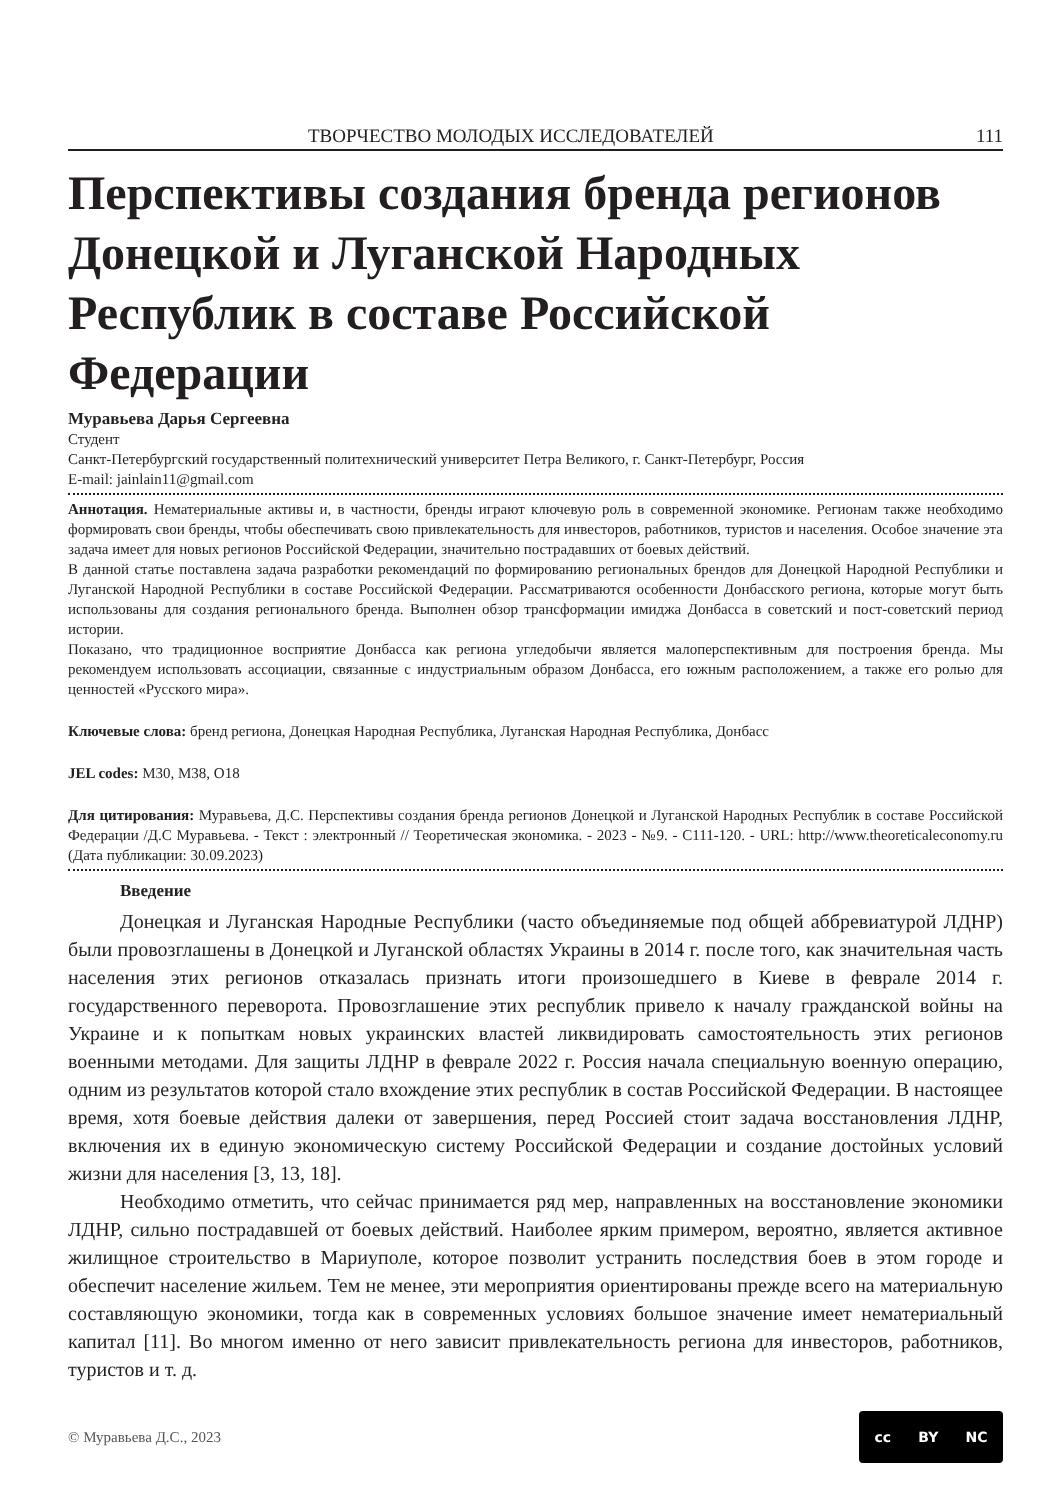ТВОРЧЕСТВО МОЛОДЫХ ИССЛЕДОВАТЕЛЕЙ 111
Перспективы создания бренда регионов Донецкой и Луганской Народных Республик в составе Российской Федерации
Муравьева Дарья Сергеевна
Студент
Санкт-Петербургский государственный политехнический университет Петра Великого, г. Санкт-Петербург, Россия
E-mail: jainlain11@gmail.com
Аннотация. Нематериальные активы и, в частности, бренды играют ключевую роль в современной экономике. Регионам также необходимо формировать свои бренды, чтобы обеспечивать свою привлекательность для инвесторов, работников, туристов и населения. Особое значение эта задача имеет для новых регионов Российской Федерации, значительно пострадавших от боевых действий.
В данной статье поставлена задача разработки рекомендаций по формированию региональных брендов для Донецкой Народной Республики и Луганской Народной Республики в составе Российской Федерации. Рассматриваются особенности Донбасского региона, которые могут быть использованы для создания регионального бренда. Выполнен обзор трансформации имиджа Донбасса в советский и пост-советский период истории.
Показано, что традиционное восприятие Донбасса как региона угледобычи является малоперспективным для построения бренда. Мы рекомендуем использовать ассоциации, связанные с индустриальным образом Донбасса, его южным расположением, а также его ролью для ценностей «Русского мира».
Ключевые слова: бренд региона, Донецкая Народная Республика, Луганская Народная Республика, Донбасс
JEL codes: M30, M38, O18
Для цитирования: Муравьева, Д.С. Перспективы создания бренда регионов Донецкой и Луганской Народных Республик в составе Российской Федерации /Д.С Муравьева. - Текст : электронный // Теоретическая экономика. - 2023 - №9. - С111-120. - URL: http://www.theoreticaleconomy.ru (Дата публикации: 30.09.2023)
Введение
Донецкая и Луганская Народные Республики (часто объединяемые под общей аббревиатурой ЛДНР) были провозглашены в Донецкой и Луганской областях Украины в 2014 г. после того, как значительная часть населения этих регионов отказалась признать итоги произошедшего в Киеве в феврале 2014 г. государственного переворота. Провозглашение этих республик привело к началу гражданской войны на Украине и к попыткам новых украинских властей ликвидировать самостоятельность этих регионов военными методами. Для защиты ЛДНР в феврале 2022 г. Россия начала специальную военную операцию, одним из результатов которой стало вхождение этих республик в состав Российской Федерации. В настоящее время, хотя боевые действия далеки от завершения, перед Россией стоит задача восстановления ЛДНР, включения их в единую экономическую систему Российской Федерации и создание достойных условий жизни для населения [3, 13, 18].
Необходимо отметить, что сейчас принимается ряд мер, направленных на восстановление экономики ЛДНР, сильно пострадавшей от боевых действий. Наиболее ярким примером, вероятно, является активное жилищное строительство в Мариуполе, которое позволит устранить последствия боев в этом городе и обеспечит население жильем. Тем не менее, эти мероприятия ориентированы прежде всего на материальную составляющую экономики, тогда как в современных условиях большое значение имеет нематериальный капитал [11]. Во многом именно от него зависит привлекательность региона для инвесторов, работников, туристов и т. д.
© Муравьева Д.С., 2023
cc BY NC